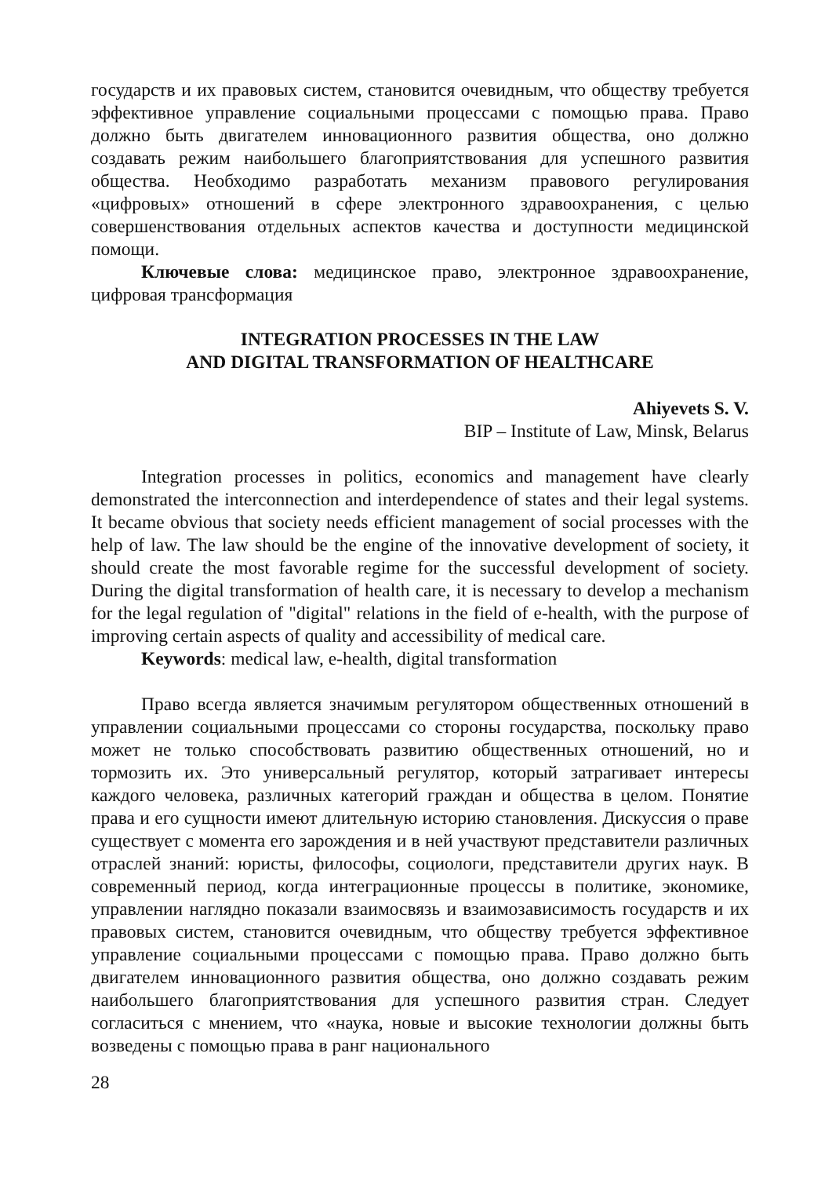государств и их правовых систем, становится очевидным, что обществу требуется эффективное управление социальными процессами с помощью права. Право должно быть двигателем инновационного развития общества, оно должно создавать режим наибольшего благоприятствования для успешного развития общества. Необходимо разработать механизм правового регулирования «цифровых» отношений в сфере электронного здравоохранения, с целью совершенствования отдельных аспектов качества и доступности медицинской помощи.
Ключевые слова: медицинское право, электронное здравоохранение, цифровая трансформация
INTEGRATION PROCESSES IN THE LAW
AND DIGITAL TRANSFORMATION OF HEALTHCARE
Ahiyevets S. V.
BIP – Institute of Law, Minsk, Belarus
Integration processes in politics, economics and management have clearly demonstrated the interconnection and interdependence of states and their legal systems. It became obvious that society needs efficient management of social processes with the help of law. The law should be the engine of the innovative development of society, it should create the most favorable regime for the successful development of society. During the digital transformation of health care, it is necessary to develop a mechanism for the legal regulation of "digital" relations in the field of e-health, with the purpose of improving certain aspects of quality and accessibility of medical care.
Keywords: medical law, e-health, digital transformation
Право всегда является значимым регулятором общественных отношений в управлении социальными процессами со стороны государства, поскольку право может не только способствовать развитию общественных отношений, но и тормозить их. Это универсальный регулятор, который затрагивает интересы каждого человека, различных категорий граждан и общества в целом. Понятие права и его сущности имеют длительную историю становления. Дискуссия о праве существует с момента его зарождения и в ней участвуют представители различных отраслей знаний: юристы, философы, социологи, представители других наук. В современный период, когда интеграционные процессы в политике, экономике, управлении наглядно показали взаимосвязь и взаимозависимость государств и их правовых систем, становится очевидным, что обществу требуется эффективное управление социальными процессами с помощью права. Право должно быть двигателем инновационного развития общества, оно должно создавать режим наибольшего благоприятствования для успешного развития стран. Следует согласиться с мнением, что «наука, новые и высокие технологии должны быть возведены с помощью права в ранг национального
28